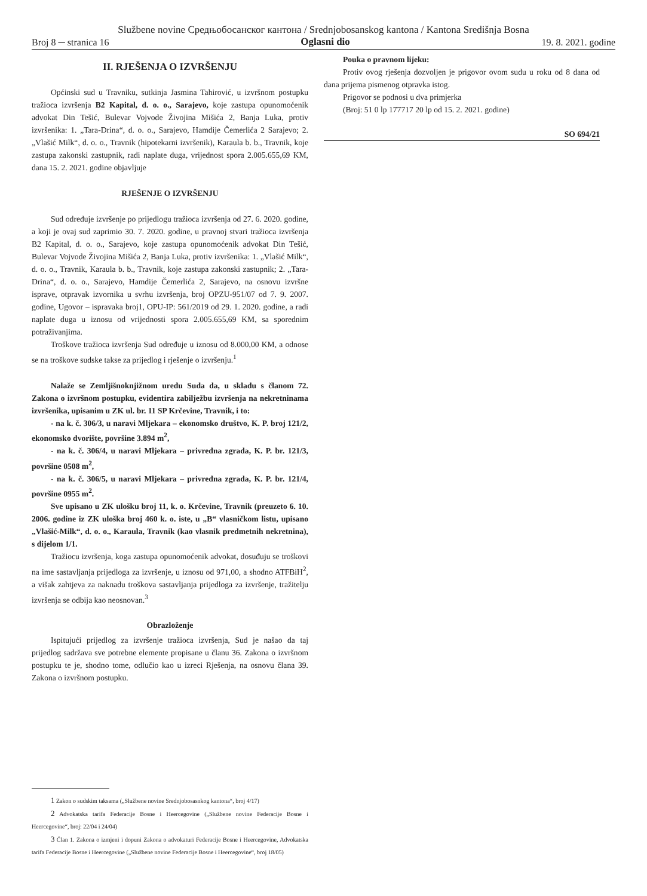Službene novine Средњобосанског кантона / Srednjobosanskog kantona / Kantona Središnja Bosna
Broj 8 ─ stranica 16 Oglasni dio 19. 8. 2021. godine
II. RJEŠENJA O IZVRŠENJU
Općinski sud u Travniku, sutkinja Jasmina Tahirović, u izvršnom postupku tražioca izvršenja B2 Kapital, d. o. o., Sarajevo, koje zastupa opunomoćenik advokat Din Tešić, Bulevar Vojvode Živojina Mišića 2, Banja Luka, protiv izvršenika: 1. „Tara-Drina“, d. o. o., Sarajevo, Hamdije Čemerlića 2 Sarajevo; 2. „Vlašić Milk“, d. o. o., Travnik (hipotekarni izvršenik), Karaula b. b., Travnik, koje zastupa zakonski zastupnik, radi naplate duga, vrijednost spora 2.005.655,69 KM, dana 15. 2. 2021. godine objavljuje
RJEŠENJE O IZVRŠENJU
Sud određuje izvršenje po prijedlogu tražioca izvršenja od 27. 6. 2020. godine, a koji je ovaj sud zaprimio 30. 7. 2020. godine, u pravnoj stvari tražioca izvršenja B2 Kapital, d. o. o., Sarajevo, koje zastupa opunomoćenik advokat Din Tešić, Bulevar Vojvode Živojina Mišića 2, Banja Luka, protiv izvršenika: 1. „Vlašić Milk“, d. o. o., Travnik, Karaula b. b., Travnik, koje zastupa zakonski zastupnik; 2. „Tara-Drina“, d. o. o., Sarajevo, Hamdije Čemerlića 2, Sarajevo, na osnovu izvršne isprave, otpravak izvornika u svrhu izvršenja, broj OPZU-951/07 od 7. 9. 2007. godine, Ugovor – ispravaka broj1, OPU-IP: 561/2019 od 29. 1. 2020. godine, a radi naplate duga u iznosu od vrijednosti spora 2.005.655,69 KM, sa sporednim potraživanjima.
Troškove tražioca izvršenja Sud određuje u iznosu od 8.000,00 KM, a odnose se na troškove sudske takse za prijedlog i rješenje o izvršenju.<sup>1</sup>
Nalaže se Zemljišnoknjižnom uredu Suda da, u skladu s članom 72. Zakona o izvršnom postupku, evidentira zabilježbu izvršenja na nekretninama izvršenika, upisanim u ZK ul. br. 11 SP Krčevine, Travnik, i to:
- na k. č. 306/3, u naravi Mljekara – ekonomsko društvo, K. P. broj 121/2, ekonomsko dvorište, površine 3.894 m<sup>2</sup>,
- na k. č. 306/4, u naravi Mljekara – privredna zgrada, K. P. br. 121/3, površine 0508 m<sup>2</sup>,
- na k. č. 306/5, u naravi Mljekara – privredna zgrada, K. P. br. 121/4, površine 0955 m<sup>2</sup>.
Sve upisano u ZK ulošku broj 11, k. o. Krčevine, Travnik (preuzeto 6. 10. 2006. godine iz ZK uloška broj 460 k. o. iste, u „B“ vlasničkom listu, upisano „Vlašić-Milk“, d. o. o., Karaula, Travnik (kao vlasnik predmetnih nekretnina), s dijelom 1/1.
Tražiocu izvršenja, koga zastupa opunomoćenik advokat, dosuđuju se troškovi na ime sastavljanja prijedloga za izvršenje, u iznosu od 971,00, a shodno ATFBiH<sup>2</sup>, a višak zahtjeva za naknadu troškova sastavljanja prijedloga za izvršenje, tražitelju izvršenja se odbija kao neosnovan.<sup>3</sup>
Obrazloženje
Ispitujući prijedlog za izvršenje tražioca izvršenja, Sud je našao da taj prijedlog sadržava sve potrebne elemente propisane u članu 36. Zakona o izvršnom postupku te je, shodno tome, odlučio kao u izreci Rješenja, na osnovu člana 39. Zakona o izvršnom postupku.
1 Zakon o sudskim taksama („Službene novine Srednjobosasnkog kantona“, broj 4/17)
2 Advokatska tarifa Federacije Bosne i Heercegovine („Službene novine Federacije Bosne i Heercegovine“, broj: 22/04 i 24/04)
3 Član 1. Zakona o izmjeni i dopuni Zakona o advokaturi Federacije Bosne i Heercegovine, Advokatska tarifa Federacije Bosne i Heercegovine („Službene novine Federacije Bosne i Heercegovine“, broj 18/05)
Pouka o pravnom lijeku:
Protiv ovog rješenja dozvoljen je prigovor ovom sudu u roku od 8 dana od dana prijema pismenog otpravka istog.
Prigovor se podnosi u dva primjerka
(Broj: 51 0 lp 177717 20 lp od 15. 2. 2021. godine)
SO 694/21